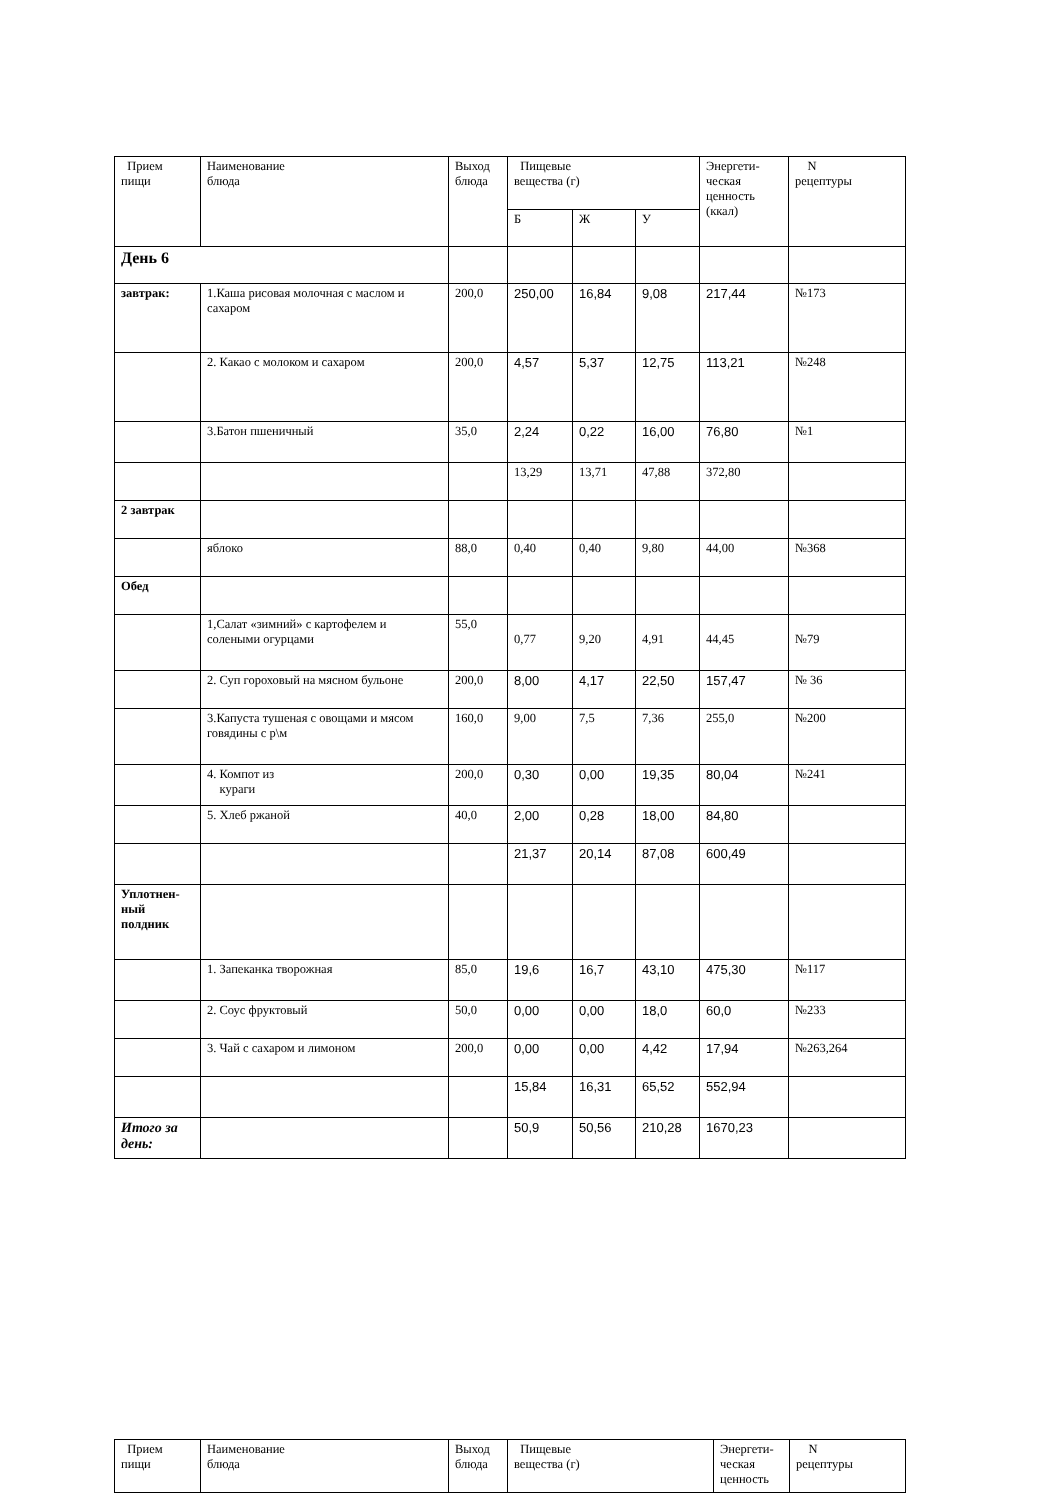| Прием пищи | Наименование блюда | Выход блюда | Пищевые вещества (г) | | | Энергети- ческая ценность (ккал) | N рецептуры |
| --- | --- | --- | --- | --- | --- | --- | --- |
| | | | Б | Ж | У | | |
| День 6 | | | | | | | |
| завтрак: | 1.Каша рисовая молочная с маслом и сахаром | 200,0 | 250,00 | 16,84 | 9,08 | 217,44 | №173 |
| | 2. Какао с молоком и сахаром | 200,0 | 4,57 | 5,37 | 12,75 | 113,21 | №248 |
| | 3.Батон пшеничный | 35,0 | 2,24 | 0,22 | 16,00 | 76,80 | №1 |
| | | | 13,29 | 13,71 | 47,88 | 372,80 | |
| 2 завтрак | | | | | | | |
| | яблоко | 88,0 | 0,40 | 0,40 | 9,80 | 44,00 | №368 |
| Обед | | | | | | | |
| | 1,Салат «зимний» с картофелем и солеными огурцами | 55,0 | 0,77 | 9,20 | 4,91 | 44,45 | №79 |
| | 2. Суп гороховый на мясном бульоне | 200,0 | 8,00 | 4,17 | 22,50 | 157,47 | № 36 |
| | 3.Капуста тушеная с овощами и мясом говядины с р\м | 160,0 | 9,00 | 7,5 | 7,36 | 255,0 | №200 |
| | 4. Компот из кураги | 200,0 | 0,30 | 0,00 | 19,35 | 80,04 | №241 |
| | 5. Хлеб ржаной | 40,0 | 2,00 | 0,28 | 18,00 | 84,80 | |
| | | | 21,37 | 20,14 | 87,08 | 600,49 | |
| Уплотнен- ный полдник | | | | | | | |
| | 1. Запеканка творожная | 85,0 | 19,6 | 16,7 | 43,10 | 475,30 | №117 |
| | 2. Соус фруктовый | 50,0 | 0,00 | 0,00 | 18,0 | 60,0 | №233 |
| | 3. Чай с сахаром и лимоном | 200,0 | 0,00 | 0,00 | 4,42 | 17,94 | №263,264 |
| | | | 15,84 | 16,31 | 65,52 | 552,94 | |
| Итого за день: | | | 50,9 | 50,56 | 210,28 | 1670,23 | |
| Прием пищи | Наименование блюда | Выход блюда | Пищевые вещества (г) | Энергети- ческая ценность | N рецептуры |
| --- | --- | --- | --- | --- | --- |